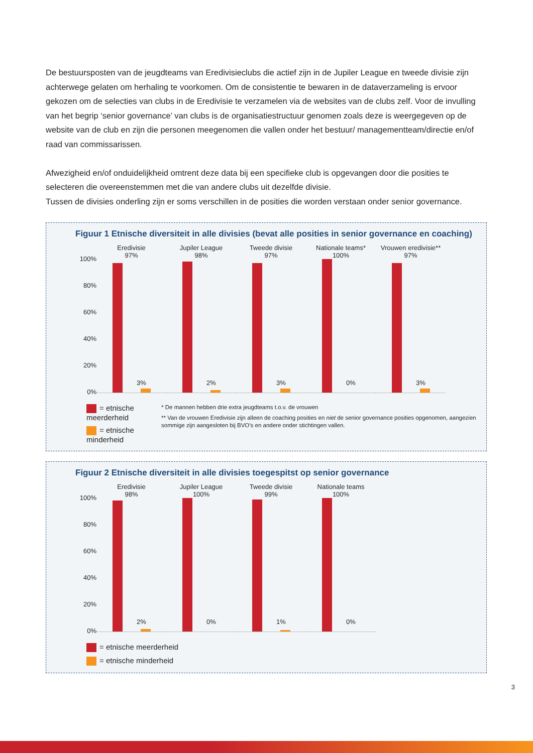De bestuursposten van de jeugdteams van Eredivisieclubs die actief zijn in de Jupiler League en tweede divisie zijn achterwege gelaten om herhaling te voorkomen. Om de consistentie te bewaren in de dataverzameling is ervoor gekozen om de selecties van clubs in de Eredivisie te verzamelen via de websites van de clubs zelf. Voor de invulling van het begrip ‘senior governance’ van clubs is de organisatiestructuur genomen zoals deze is weergegeven op de website van de club en zijn die personen meegenomen die vallen onder het bestuur/ managementteam/directie en/of raad van commissarissen.
Afwezigheid en/of onduidelijkheid omtrent deze data bij een specifieke club is opgevangen door die posities te selecteren die overeenstemmen met die van andere clubs uit dezelfde divisie.
Tussen de divisies onderling zijn er soms verschillen in de posities die worden verstaan onder senior governance.
Figuur 1 Etnische diversiteit in alle divisies (bevat alle posities in senior governance en coaching)
100%
80%
60%
40%
20%
0%
Eredivisie
97%
3%
Jupiler League
98%
2%
Tweede divisie
97%
3%
Nationale teams*
100%
0%
Vrouwen eredivisie**
97%
3%
= etnische meerderheid
= etnische minderheid
* De mannen hebben drie extra jeugdteams t.o.v. de vrouwen
** Van de vrouwen Eredivisie zijn alleen de coaching posities en niet de senior governance posities opgenomen, aangezien sommige zijn aangesloten bij BVO’s en andere onder stichtingen vallen.
Figuur 2 Etnische diversiteit in alle divisies toegespitst op senior governance
100%
80%
60%
40%
20%
0%
Eredivisie
98%
2%
Jupiler League
100%
0%
Tweede divisie
99%
1%
Nationale teams
100%
0%
= etnische meerderheid
= etnische minderheid
3